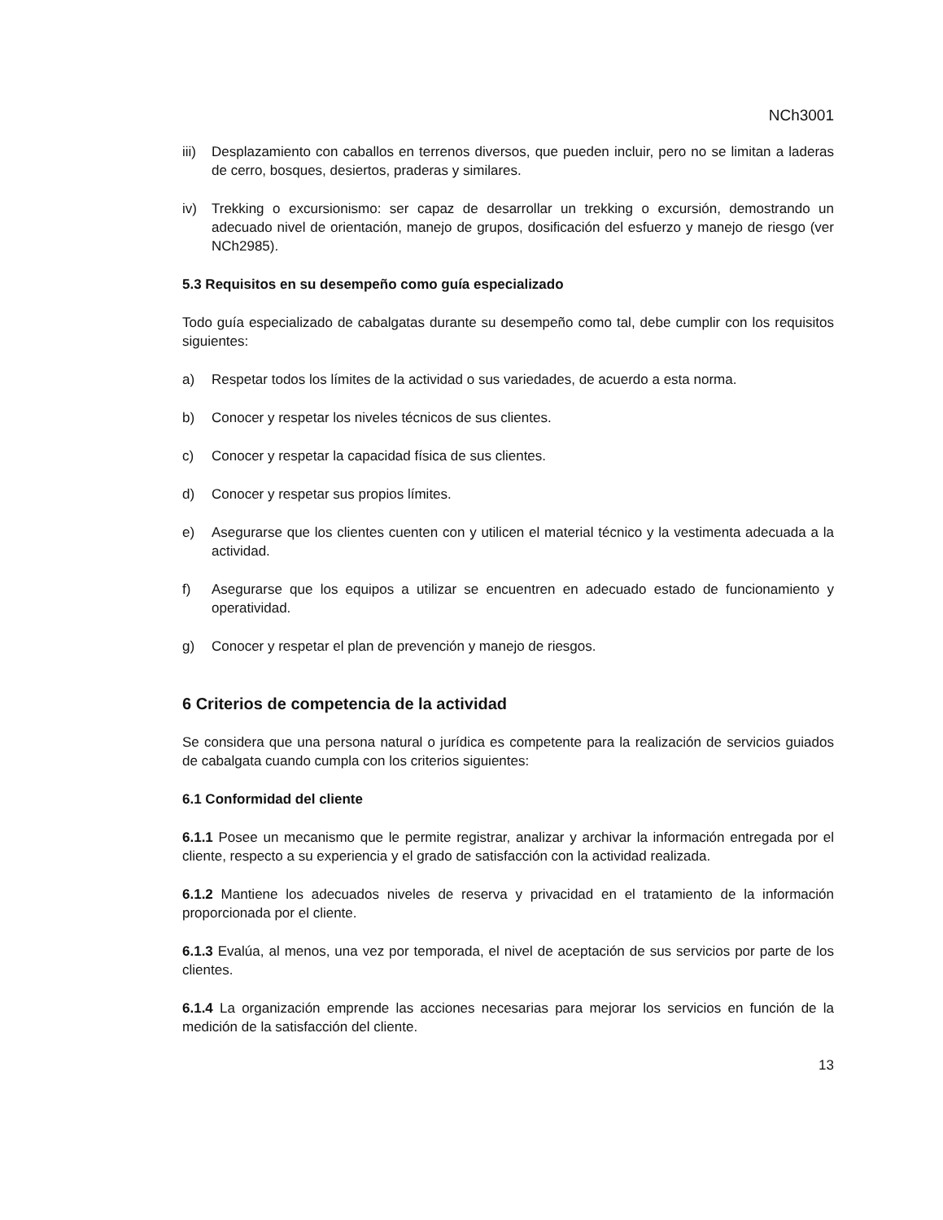NCh3001
iii) Desplazamiento con caballos en terrenos diversos, que pueden incluir, pero no se limitan a laderas de cerro, bosques, desiertos, praderas y similares.
iv) Trekking o excursionismo: ser capaz de desarrollar un trekking o excursión, demostrando un adecuado nivel de orientación, manejo de grupos, dosificación del esfuerzo y manejo de riesgo (ver NCh2985).
5.3 Requisitos en su desempeño como guía especializado
Todo guía especializado de cabalgatas durante su desempeño como tal, debe cumplir con los requisitos siguientes:
a) Respetar todos los límites de la actividad o sus variedades, de acuerdo a esta norma.
b) Conocer y respetar los niveles técnicos de sus clientes.
c) Conocer y respetar la capacidad física de sus clientes.
d) Conocer y respetar sus propios límites.
e) Asegurarse que los clientes cuenten con y utilicen el material técnico y la vestimenta adecuada a la actividad.
f) Asegurarse que los equipos a utilizar se encuentren en adecuado estado de funcionamiento y operatividad.
g) Conocer y respetar el plan de prevención y manejo de riesgos.
6 Criterios de competencia de la actividad
Se considera que una persona natural o jurídica es competente para la realización de servicios guiados de cabalgata cuando cumpla con los criterios siguientes:
6.1 Conformidad del cliente
6.1.1 Posee un mecanismo que le permite registrar, analizar y archivar la información entregada por el cliente, respecto a su experiencia y el grado de satisfacción con la actividad realizada.
6.1.2 Mantiene los adecuados niveles de reserva y privacidad en el tratamiento de la información proporcionada por el cliente.
6.1.3 Evalúa, al menos, una vez por temporada, el nivel de aceptación de sus servicios por parte de los clientes.
6.1.4 La organización emprende las acciones necesarias para mejorar los servicios en función de la medición de la satisfacción del cliente.
13